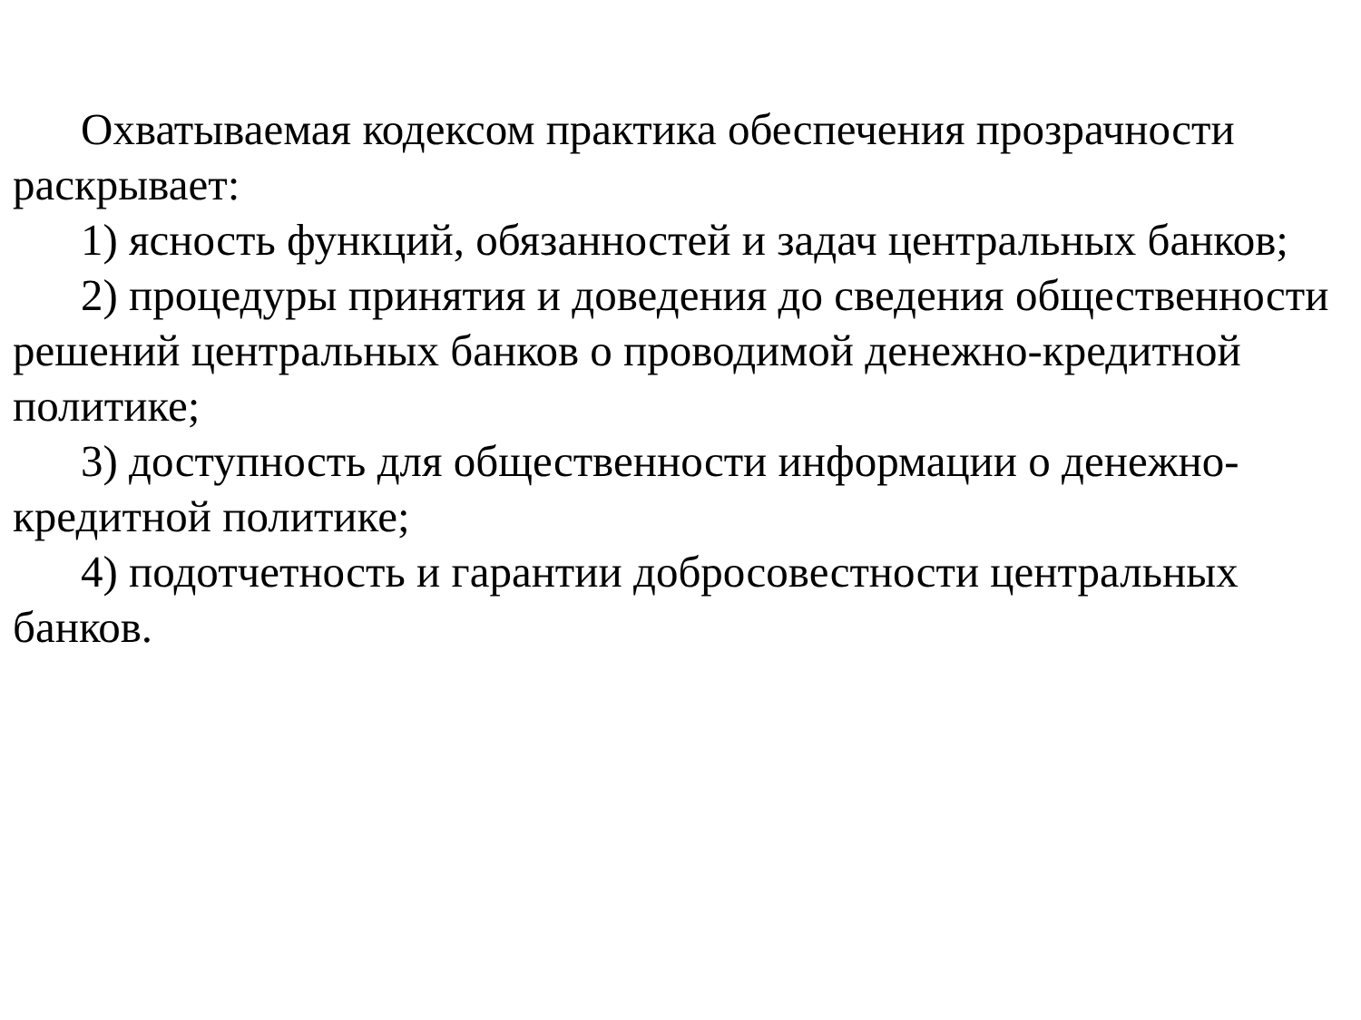Охватываемая кодексом практика обеспечения прозрачности раскрывает:
1) ясность функций, обязанностей и задач центральных банков;
2) процедуры принятия и доведения до сведения общественности решений центральных банков о проводимой денежно-кредитной политике;
3) доступность для общественности информации о денежно-кредитной политике;
4) подотчетность и гарантии добросовестности центральных банков.